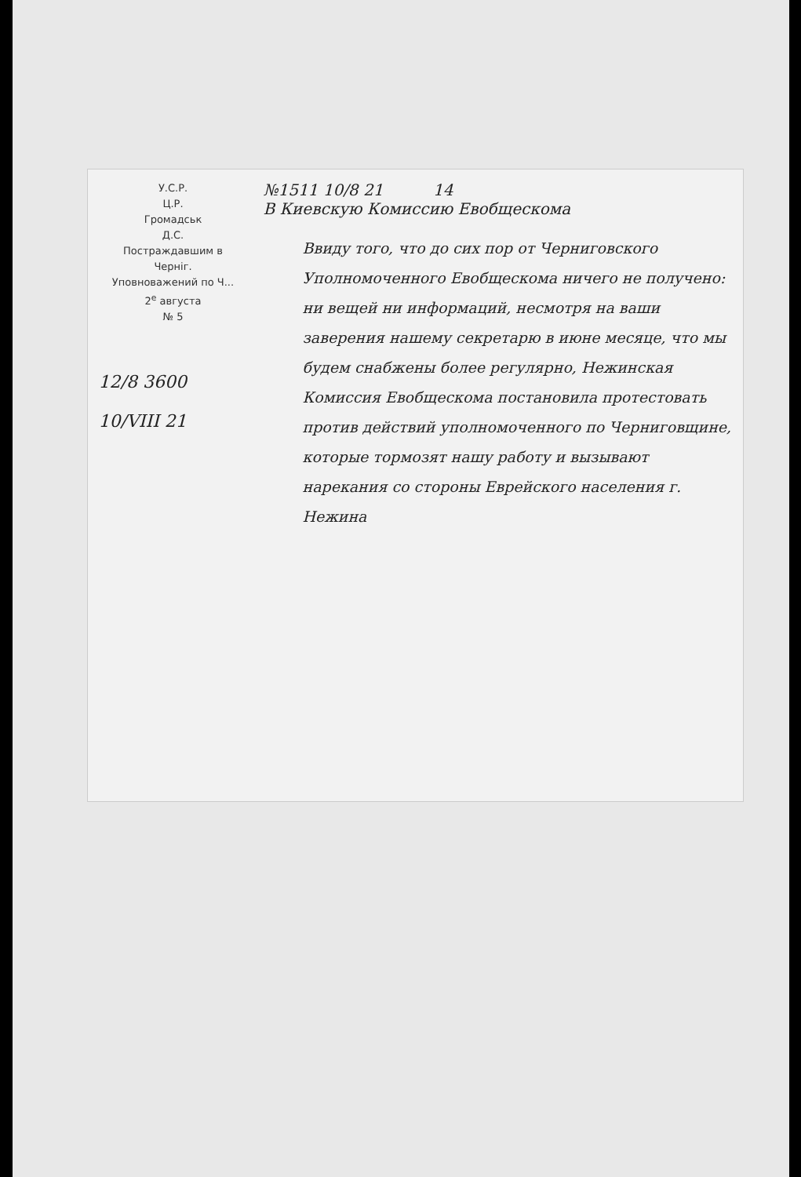У.С.Р.
Ц.Р.
Громадськ
Д.С.
Постраждавшим в
Черніг.
Уповноважений по Ч...
2<sup>е</sup> августа
№ 5
№1511 10/8 21 14
В Киевскую Комиссию Евобщескома
12/8 3600
10/VIII 21
Ввиду того, что до сих пор от Черниговского Уполномоченного Евобщескома ничего не получено: ни вещей ни информаций, несмотря на ваши заверения нашему секретарю в июне месяце, что мы будем снабжены более регулярно, Нежинская Комиссия Евобщескома постановила протестовать против действий уполномоченного по Черниговщине, которые тормозят нашу работу и вызывают нарекания со стороны Еврейского населения г. Нежина